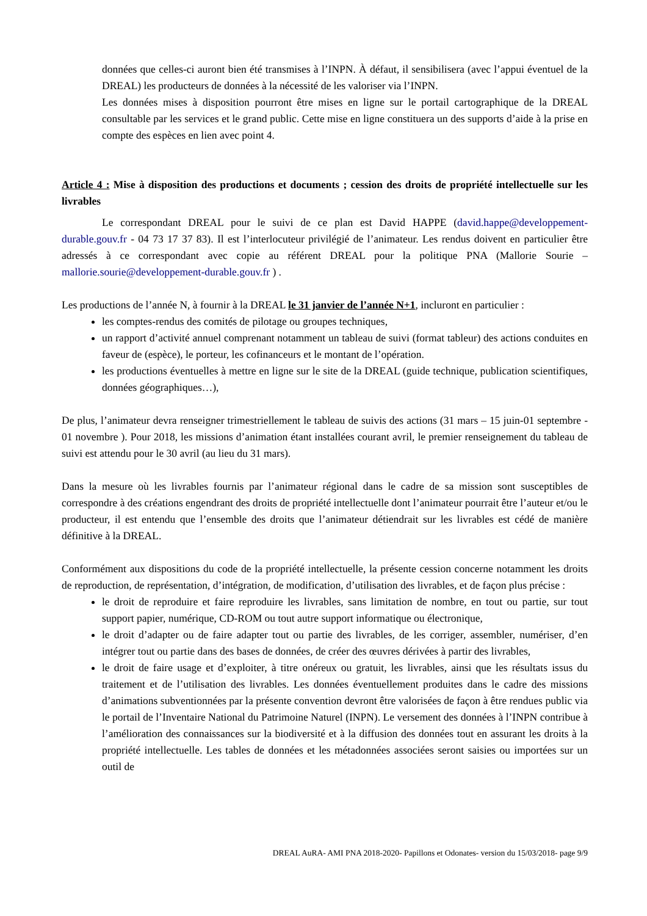données que celles-ci auront bien été transmises à l’INPN. À défaut, il sensibilisera (avec l’appui éventuel de la DREAL) les producteurs de données à la nécessité de les valoriser via l’INPN.
Les données mises à disposition pourront être mises en ligne sur le portail cartographique de la DREAL consultable par les services et le grand public. Cette mise en ligne constituera un des supports d’aide à la prise en compte des espèces en lien avec point 4.
Article 4 : Mise à disposition des productions et documents ; cession des droits de propriété intellectuelle sur les livrables
Le correspondant DREAL pour le suivi de ce plan est David HAPPE (david.happe@developpement-durable.gouv.fr - 04 73 17 37 83). Il est l’interlocuteur privilégié de l’animateur. Les rendus doivent en particulier être adressés à ce correspondant avec copie au référent DREAL pour la politique PNA (Mallorie Sourie – mallorie.sourie@developpement-durable.gouv.fr ) .
Les productions de l’année N, à fournir à la DREAL le 31 janvier de l’année N+1, incluront en particulier :
les comptes-rendus des comités de pilotage ou groupes techniques,
un rapport d’activité annuel comprenant notamment un tableau de suivi (format tableur) des actions conduites en faveur de (espèce), le porteur, les cofinanceurs et le montant de l’opération.
les productions éventuelles à mettre en ligne sur le site de la DREAL (guide technique, publication scientifiques, données géographiques…),
De plus, l’animateur devra renseigner trimestriellement le tableau de suivis des actions (31 mars – 15 juin-01 septembre - 01 novembre ). Pour 2018, les missions d’animation étant installées courant avril, le premier renseignement du tableau de suivi est attendu pour le 30 avril (au lieu du 31 mars).
Dans la mesure où les livrables fournis par l’animateur régional dans le cadre de sa mission sont susceptibles de correspondre à des créations engendrant des droits de propriété intellectuelle dont l’animateur pourrait être l’auteur et/ou le producteur, il est entendu que l’ensemble des droits que l’animateur détiendrait sur les livrables est cédé de manière définitive à la DREAL.
Conformément aux dispositions du code de la propriété intellectuelle, la présente cession concerne notamment les droits de reproduction, de représentation, d’intégration, de modification, d’utilisation des livrables, et de façon plus précise :
le droit de reproduire et faire reproduire les livrables, sans limitation de nombre, en tout ou partie, sur tout support papier, numérique, CD-ROM ou tout autre support informatique ou électronique,
le droit d’adapter ou de faire adapter tout ou partie des livrables, de les corriger, assembler, numériser, d’en intégrer tout ou partie dans des bases de données, de créer des œuvres dérivées à partir des livrables,
le droit de faire usage et d’exploiter, à titre onéreux ou gratuit, les livrables, ainsi que les résultats issus du traitement et de l’utilisation des livrables. Les données éventuellement produites dans le cadre des missions d’animations subventionnées par la présente convention devront être valorisées de façon à être rendues public via le portail de l’Inventaire National du Patrimoine Naturel (INPN). Le versement des données à l’INPN contribue à l’amélioration des connaissances sur la biodiversité et à la diffusion des données tout en assurant les droits à la propriété intellectuelle. Les tables de données et les métadonnées associées seront saisies ou importées sur un outil de
DREAL AuRA- AMI PNA 2018-2020- Papillons et Odonates- version du 15/03/2018- page 9/9